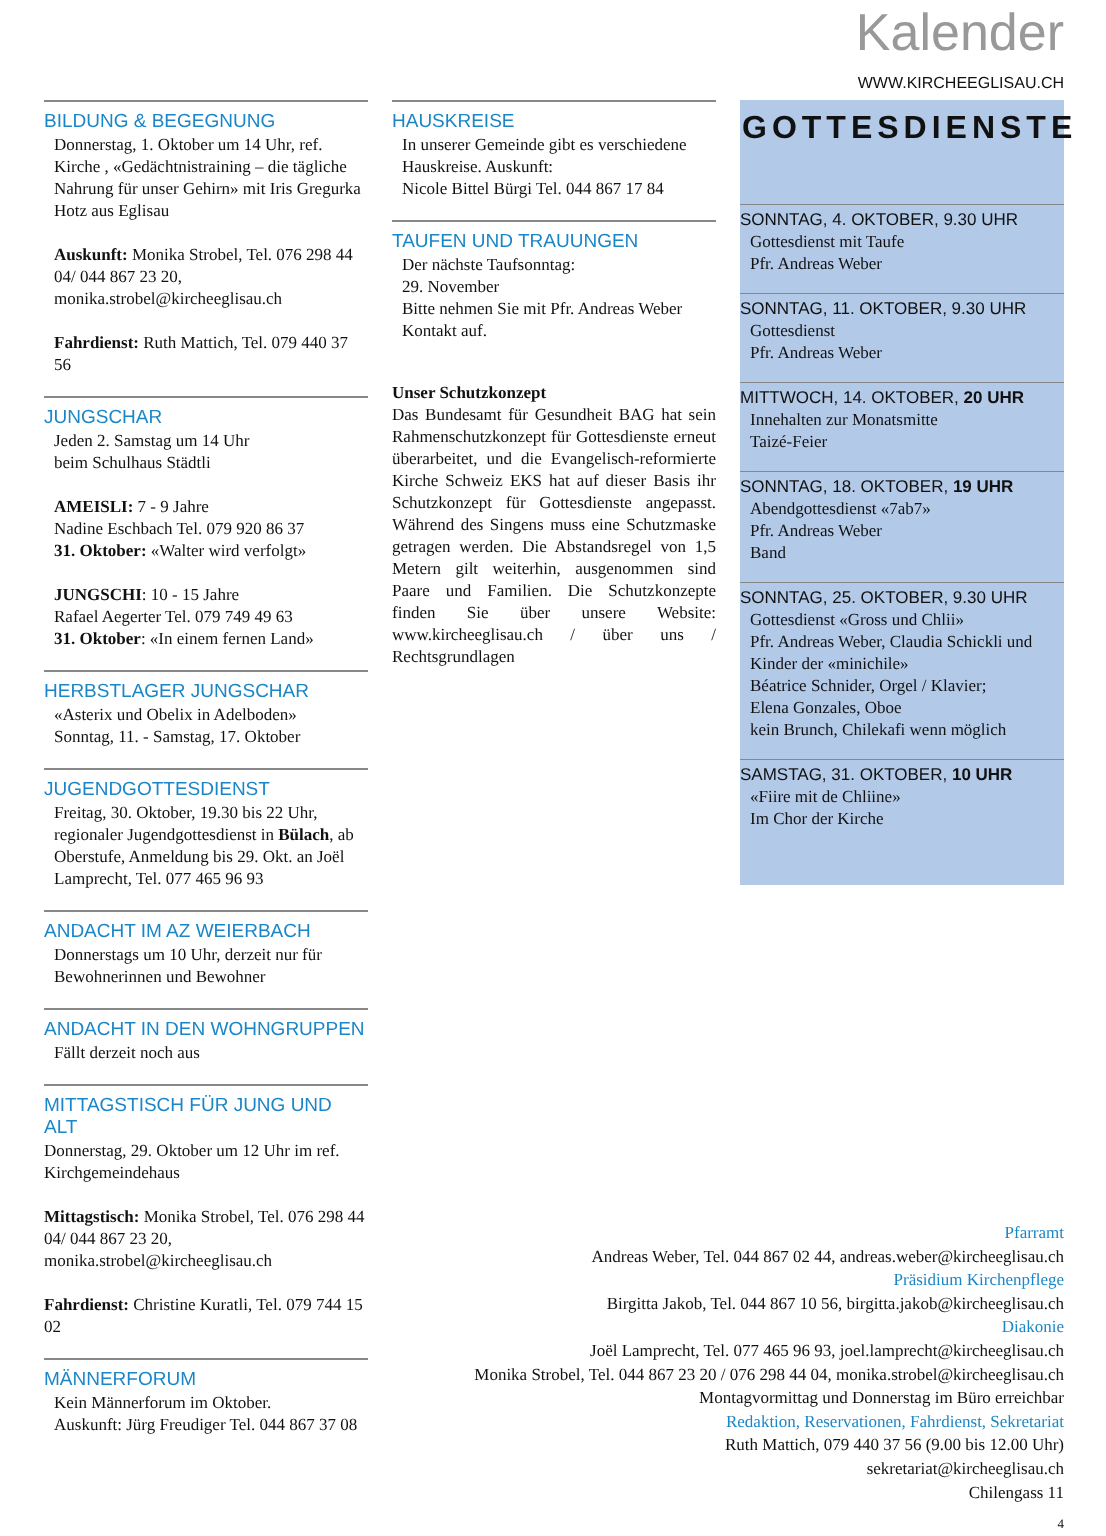Kalender
WWW.KIRCHEEGLISAU.CH
BILDUNG & BEGEGNUNG
Donnerstag, 1. Oktober um 14 Uhr, ref. Kirche , «Gedächtnistraining – die tägliche Nahrung für unser Gehirn» mit Iris Gregurka Hotz aus Eglisau
Auskunft: Monika Strobel, Tel. 076 298 44 04/ 044 867 23 20, monika.strobel@kircheeglisau.ch
Fahrdienst: Ruth Mattich, Tel. 079 440 37 56
JUNGSCHAR
Jeden 2. Samstag um 14 Uhr
beim Schulhaus Städtli
AMEISLI: 7 - 9 Jahre
Nadine Eschbach Tel. 079 920 86 37
31. Oktober: «Walter wird verfolgt»
JUNGSCHI: 10 - 15 Jahre
Rafael Aegerter Tel. 079 749 49 63
31. Oktober: «In einem fernen Land»
HERBSTLAGER JUNGSCHAR
«Asterix und Obelix in Adelboden»
Sonntag, 11. - Samstag, 17. Oktober
JUGENDGOTTESDIENST
Freitag, 30. Oktober, 19.30 bis 22 Uhr, regionaler Jugendgottesdienst in Bülach, ab Oberstufe, Anmeldung bis 29. Okt. an Joël Lamprecht, Tel. 077 465 96 93
ANDACHT IM AZ WEIERBACH
Donnerstags um 10 Uhr, derzeit nur für Bewohnerinnen und Bewohner
ANDACHT IN DEN WOHNGRUPPEN
Fällt derzeit noch aus
MITTAGSTISCH FÜR JUNG UND ALT
Donnerstag, 29. Oktober um 12 Uhr im ref. Kirchgemeindehaus
Mittagstisch: Monika Strobel, Tel. 076 298 44 04/ 044 867 23 20, monika.strobel@kircheeglisau.ch
Fahrdienst: Christine Kuratli, Tel. 079 744 15 02
MÄNNERFORUM
Kein Männerforum im Oktober.
Auskunft: Jürg Freudiger Tel. 044 867 37 08
HAUSKREISE
In unserer Gemeinde gibt es verschiedene Hauskreise. Auskunft:
Nicole Bittel Bürgi Tel. 044 867 17 84
TAUFEN UND TRAUUNGEN
Der nächste Taufsonntag:
29. November
Bitte nehmen Sie mit Pfr. Andreas Weber Kontakt auf.
Unser Schutzkonzept
Das Bundesamt für Gesundheit BAG hat sein Rahmenschutzkonzept für Gottesdienste erneut überarbeitet, und die Evangelisch-reformierte Kirche Schweiz EKS hat auf dieser Basis ihr Schutzkonzept für Gottesdienste angepasst. Während des Singens muss eine Schutzmaske getragen werden. Die Abstandsregel von 1,5 Metern gilt weiterhin, ausgenommen sind Paare und Familien. Die Schutzkonzepte finden Sie über unsere Website: www.kircheeglisau.ch / über uns / Rechtsgrundlagen
GOTTESDIENSTE
SONNTAG, 4. OKTOBER, 9.30 UHR
Gottesdienst mit Taufe
Pfr. Andreas Weber
SONNTAG, 11. OKTOBER, 9.30 UHR
Gottesdienst
Pfr. Andreas Weber
MITTWOCH, 14. OKTOBER, 20 UHR
Innehalten zur Monatsmitte
Taizé-Feier
SONNTAG, 18. OKTOBER, 19 UHR
Abendgottesdienst «7ab7»
Pfr. Andreas Weber
Band
SONNTAG, 25. OKTOBER, 9.30 UHR
Gottesdienst «Gross und Chlii»
Pfr. Andreas Weber, Claudia Schickli und Kinder der «minichile»
Béatrice Schnider, Orgel / Klavier;
Elena Gonzales, Oboe
kein Brunch, Chilekafi wenn möglich
SAMSTAG, 31. OKTOBER, 10 UHR
«Fiire mit de Chliine»
Im Chor der Kirche
Pfarramt
Andreas Weber, Tel. 044 867 02 44, andreas.weber@kircheeglisau.ch
Präsidium Kirchenpflege
Birgitta Jakob, Tel. 044 867 10 56, birgitta.jakob@kircheeglisau.ch
Diakonie
Joël Lamprecht, Tel. 077 465 96 93, joel.lamprecht@kircheeglisau.ch
Monika Strobel, Tel. 044 867 23 20 / 076 298 44 04, monika.strobel@kircheeglisau.ch
Montagvormittag und Donnerstag im Büro erreichbar
Redaktion, Reservationen, Fahrdienst, Sekretariat
Ruth Mattich, 079 440 37 56 (9.00 bis 12.00 Uhr)
sekretariat@kircheeglisau.ch
Chilengass 11
4